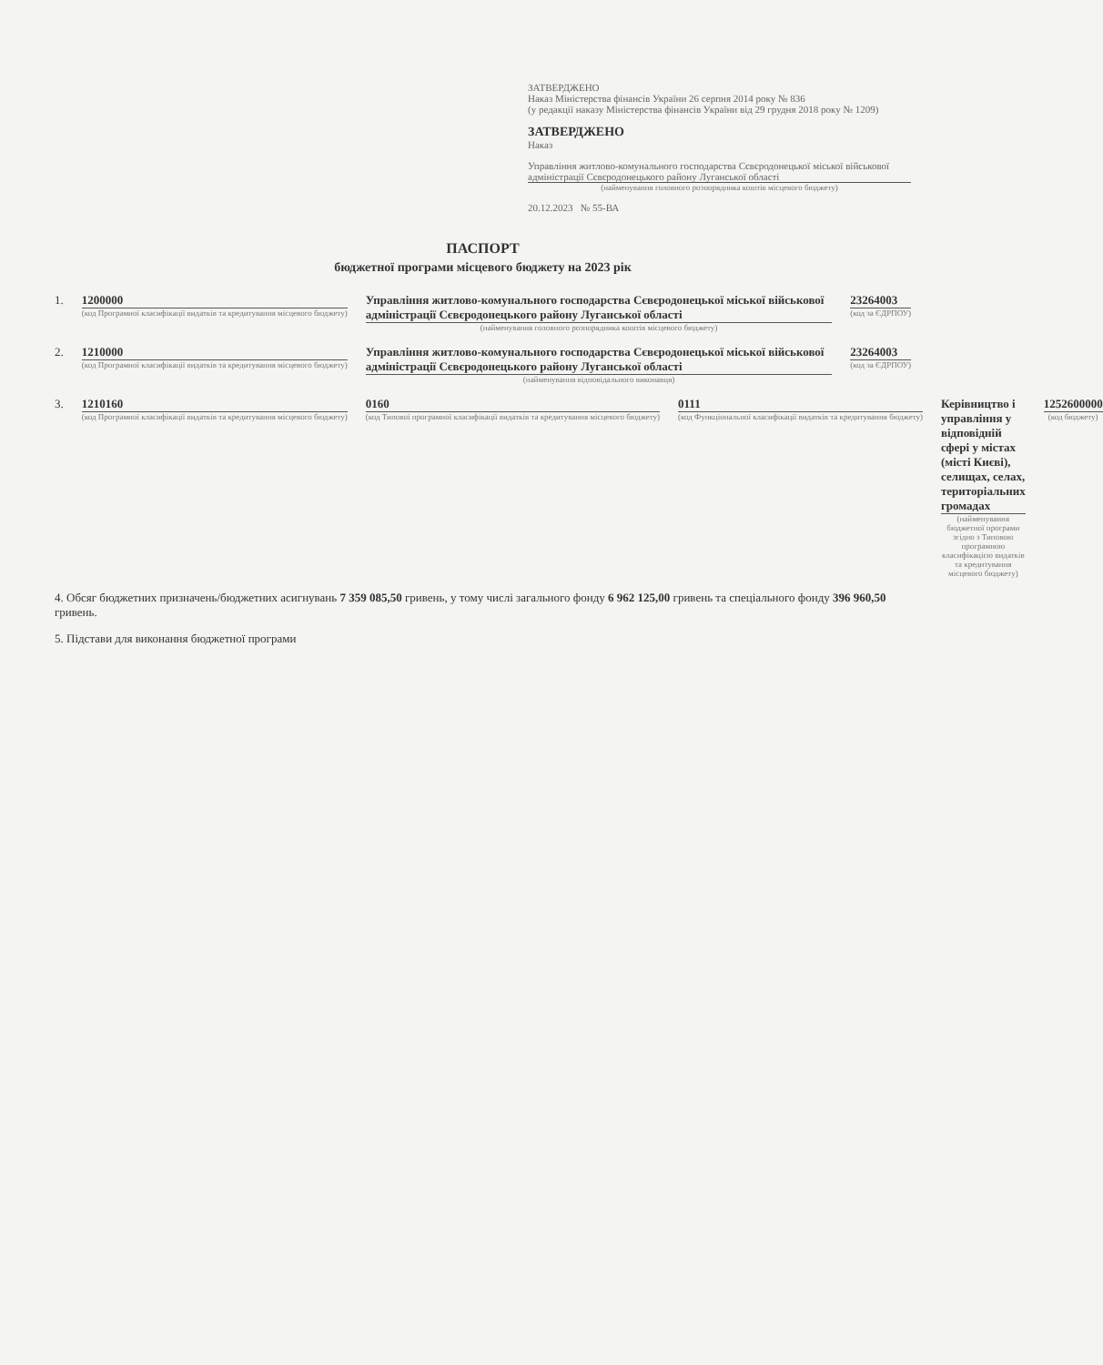ЗАТВЕРДЖЕНО
Наказ Міністерства фінансів України 26 серпня 2014 року № 836
(у редакції наказу Міністерства фінансів України від 29 грудня 2018 року № 1209)
ЗАТВЕРДЖЕНО
Наказ
Управління житлово-комунального господарства Сєвєродонецької міської військової адміністрації Сєвєродонецького району Луганської області
(найменування головного розпорядника коштів місцевого бюджету)
20.12.2023 № 55-ВА
ПАСПОРТ
бюджетної програми місцевого бюджету на 2023 рік
1. 1200000
(код Програмної класифікації видатків та кредитування місцевого бюджету)
Управління житлово-комунального господарства Сєвєродонецької міської військової адміністрації Сєвєродонецького району Луганської області
(найменування головного розпорядника коштів місцевого бюджету)
23264003
(код за ЄДРПОУ)
2. 1210000
(код Програмної класифікації видатків та кредитування місцевого бюджету)
Управління житлово-комунального господарства Сєвєродонецької міської військової адміністрації Сєвєродонецького району Луганської області
(найменування відповідального виконавця)
23264003
(код за ЄДРПОУ)
3. 1210160
(код Програмної класифікації видатків та кредитування місцевого бюджету)
0160
(код Типової програмної класифікації видатків та кредитування місцевого бюджету)
0111
(код Функціональної класифікації видатків та кредитування бюджету)
Керівництво і управління у відповідній сфері у містах (місті Києві), селищах, селах, територіальних громадах
(найменування бюджетної програми згідно з Типовою програмною класифікацією видатків та кредитування місцевого бюджету)
1252600000
(код бюджету)
4. Обсяг бюджетних призначень/бюджетних асигнувань 7 359 085,50 гривень, у тому числі загального фонду 6 962 125,00 гривень та спеціального фонду 396 960,50 гривень.
5. Підстави для виконання бюджетної програми